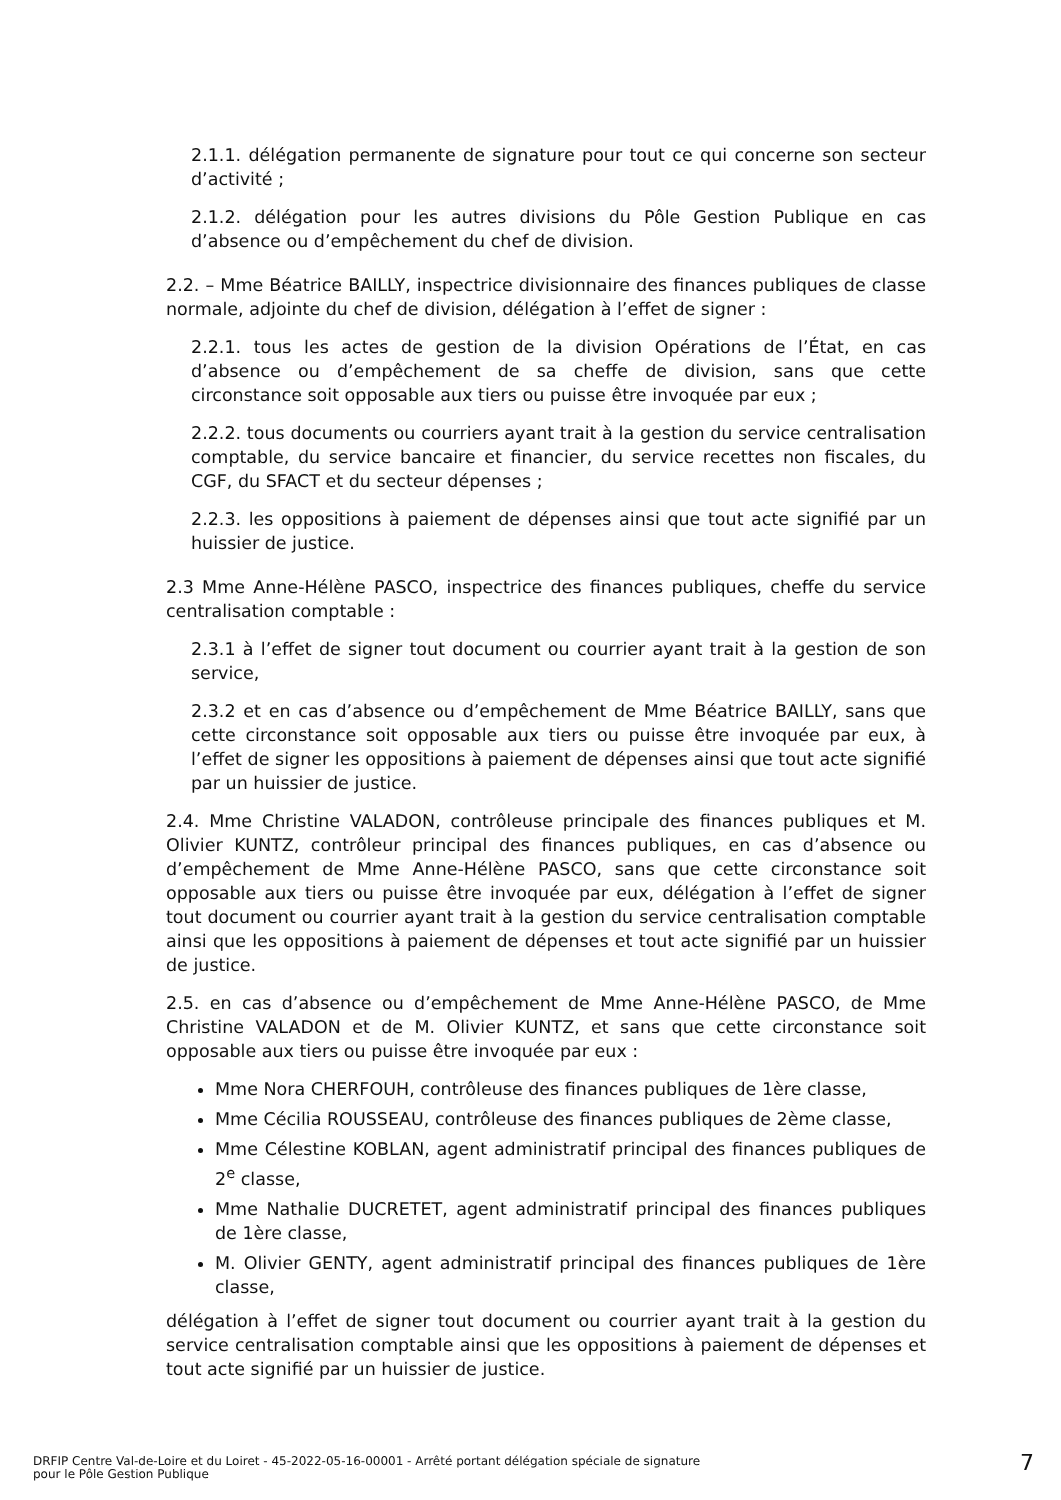2.1.1. délégation permanente de signature pour tout ce qui concerne son secteur d’activité ;
2.1.2. délégation pour les autres divisions du Pôle Gestion Publique en cas d’absence ou d’empêchement du chef de division.
2.2. – Mme Béatrice BAILLY, inspectrice divisionnaire des finances publiques de classe normale, adjointe du chef de division, délégation à l’effet de signer :
2.2.1. tous les actes de gestion de la division Opérations de l’État, en cas d’absence ou d’empêchement de sa cheffe de division, sans que cette circonstance soit opposable aux tiers ou puisse être invoquée par eux ;
2.2.2. tous documents ou courriers ayant trait à la gestion du service centralisation comptable, du service bancaire et financier, du service recettes non fiscales, du CGF, du SFACT et du secteur dépenses ;
2.2.3. les oppositions à paiement de dépenses ainsi que tout acte signifié par un huissier de justice.
2.3 Mme Anne-Hélène PASCO, inspectrice des finances publiques, cheffe du service centralisation comptable :
2.3.1 à l’effet de signer tout document ou courrier ayant trait à la gestion de son service,
2.3.2 et en cas d’absence ou d’empêchement de Mme Béatrice BAILLY, sans que cette circonstance soit opposable aux tiers ou puisse être invoquée par eux, à l’effet de signer les oppositions à paiement de dépenses ainsi que tout acte signifié par un huissier de justice.
2.4. Mme Christine VALADON, contrôleuse principale des finances publiques et M. Olivier KUNTZ, contrôleur principal des finances publiques, en cas d’absence ou d’empêchement de Mme Anne-Hélène PASCO, sans que cette circonstance soit opposable aux tiers ou puisse être invoquée par eux, délégation à l’effet de signer tout document ou courrier ayant trait à la gestion du service centralisation comptable ainsi que les oppositions à paiement de dépenses et tout acte signifié par un huissier de justice.
2.5. en cas d’absence ou d’empêchement de Mme Anne-Hélène PASCO, de Mme Christine VALADON et de M. Olivier KUNTZ, et sans que cette circonstance soit opposable aux tiers ou puisse être invoquée par eux :
Mme Nora CHERFOUH, contrôleuse des finances publiques de 1ère classe,
Mme Cécilia ROUSSEAU, contrôleuse des finances publiques de 2ème classe,
Mme Célestine KOBLAN, agent administratif principal des finances publiques de 2<sup>e</sup> classe,
Mme Nathalie DUCRETET, agent administratif principal des finances publiques de 1ère classe,
M. Olivier GENTY, agent administratif principal des finances publiques de 1ère classe,
délégation à l’effet de signer tout document ou courrier ayant trait à la gestion du service centralisation comptable ainsi que les oppositions à paiement de dépenses et tout acte signifié par un huissier de justice.
DRFIP Centre Val-de-Loire et du Loiret - 45-2022-05-16-00001 - Arrêté portant délégation spéciale de signature
pour le Pôle Gestion Publique
7